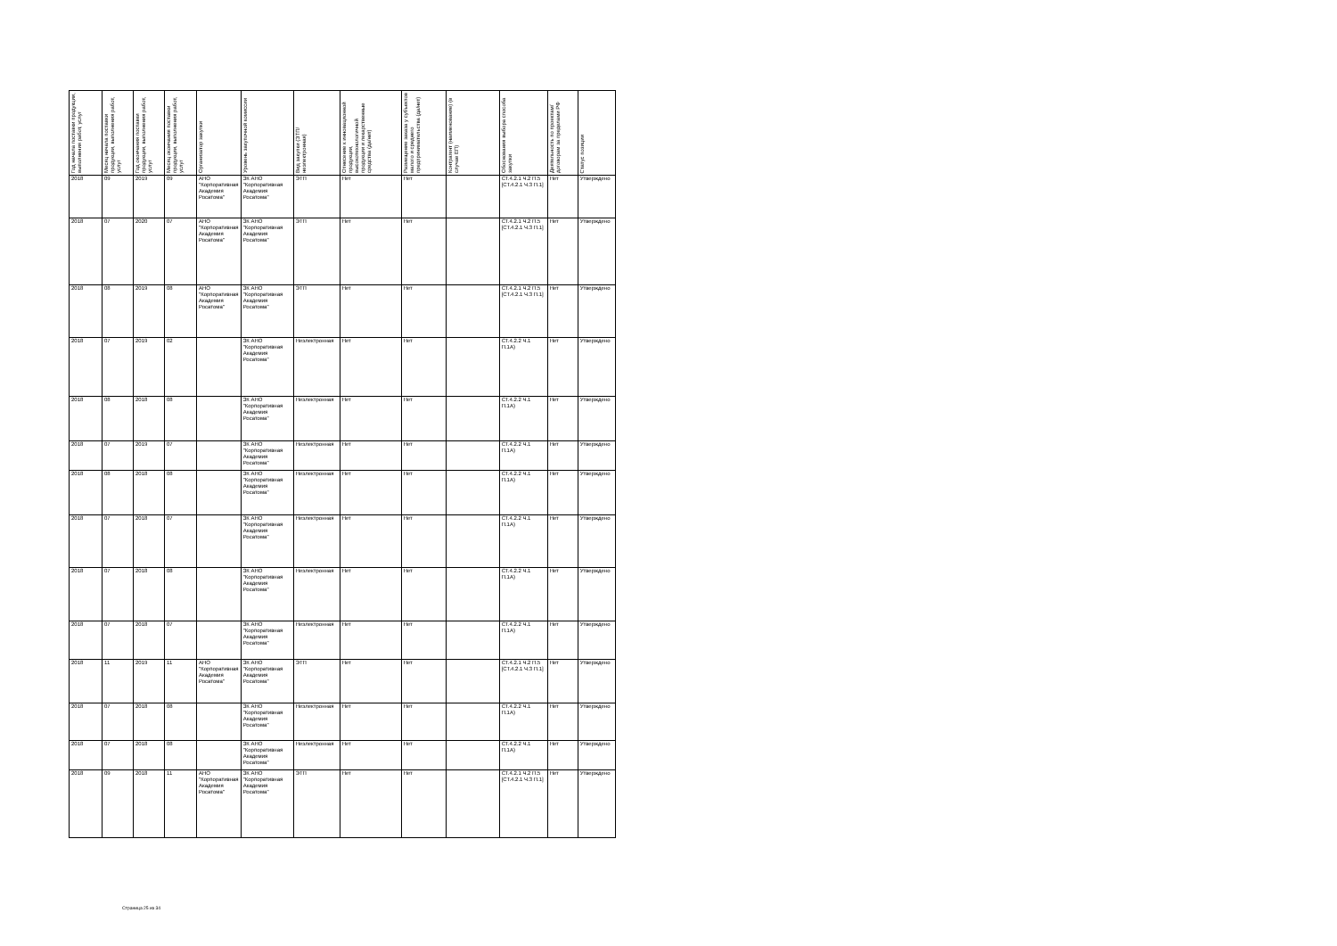| Год начала поставки продукции, выполнения работ, услуг | Месяц начала поставки продукции, выполнения работ, услуг | Год окончания поставки продукции, выполнения работ, услуг | Месяц окончания поставки продукции, выполнения работ, услуг | Организатор закупки | Уровень закупочной комиссии | Вид закупки (ЭТП/неэлектронная) | Отнесение к инновационной продукции, высокотехнологичной продукции и лекарственные средства (да/нет) | Размещение заказа у субъектов малого и среднего предпринимательства (да/нет) | Контрагент (наименование) (в случае ЕП) | Обоснования выбора способа закупки | Деятельность по проектам/договорам за пределами РФ | Статус позиции |
| --- | --- | --- | --- | --- | --- | --- | --- | --- | --- | --- | --- | --- |
| 2018 | 09 | 2019 | 09 | АНО "Корпоративная Академия Росатома" | ЗК АНО "Корпоративная Академия Росатома" | ЭТП | Нет | Нет | | СТ.4.2.1 Ч.2 П.5 [СТ.4.2.1 Ч.3 П.1] | Нет | Утверждено |
| 2018 | 07 | 2020 | 07 | АНО "Корпоративная Академия Росатома" | ЗК АНО "Корпоративная Академия Росатома" | ЭТП | Нет | Нет | | СТ.4.2.1 Ч.2 П.5 [СТ.4.2.1 Ч.3 П.1] | Нет | Утверждено |
| 2018 | 08 | 2019 | 08 | АНО "Корпоративная Академия Росатома" | ЗК АНО "Корпоративная Академия Росатома" | ЭТП | Нет | Нет | | СТ.4.2.1 Ч.2 П.5 [СТ.4.2.1 Ч.3 П.1] | Нет | Утверждено |
| 2018 | 07 | 2019 | 02 | | ЗК АНО "Корпоративная Академия Росатома" | Неэлектронная | Нет | Нет | | СТ.4.2.2 Ч.1 П.1А) | Нет | Утверждено |
| 2018 | 08 | 2018 | 08 | | ЗК АНО "Корпоративная Академия Росатома" | Неэлектронная | Нет | Нет | | СТ.4.2.2 Ч.1 П.1А) | Нет | Утверждено |
| 2018 | 07 | 2019 | 07 | | ЗК АНО "Корпоративная Академия Росатома" | Неэлектронная | Нет | Нет | | СТ.4.2.2 Ч.1 П.1А) | Нет | Утверждено |
| 2018 | 08 | 2018 | 08 | | ЗК АНО "Корпоративная Академия Росатома" | Неэлектронная | Нет | Нет | | СТ.4.2.2 Ч.1 П.1А) | Нет | Утверждено |
| 2018 | 07 | 2018 | 07 | | ЗК АНО "Корпоративная Академия Росатома" | Неэлектронная | Нет | Нет | | СТ.4.2.2 Ч.1 П.1А) | Нет | Утверждено |
| 2018 | 07 | 2018 | 08 | | ЗК АНО "Корпоративная Академия Росатома" | Неэлектронная | Нет | Нет | | СТ.4.2.2 Ч.1 П.1А) | Нет | Утверждено |
| 2018 | 07 | 2018 | 07 | | ЗК АНО "Корпоративная Академия Росатома" | Неэлектронная | Нет | Нет | | СТ.4.2.2 Ч.1 П.1А) | Нет | Утверждено |
| 2018 | 11 | 2019 | 11 | АНО "Корпоративная Академия Росатома" | ЗК АНО "Корпоративная Академия Росатома" | ЭТП | Нет | Нет | | СТ.4.2.1 Ч.2 П.5 [СТ.4.2.1 Ч.3 П.1] | Нет | Утверждено |
| 2018 | 07 | 2018 | 08 | | ЗК АНО "Корпоративная Академия Росатома" | Неэлектронная | Нет | Нет | | СТ.4.2.2 Ч.1 П.1А) | Нет | Утверждено |
| 2018 | 07 | 2018 | 08 | | ЗК АНО "Корпоративная Академия Росатома" | Неэлектронная | Нет | Нет | | СТ.4.2.2 Ч.1 П.1А) | Нет | Утверждено |
| 2018 | 09 | 2018 | 11 | АНО "Корпоративная Академия Росатома" | ЗК АНО "Корпоративная Академия Росатома" | ЭТП | Нет | Нет | | СТ.4.2.1 Ч.2 П.5 [СТ.4.2.1 Ч.3 П.1] | Нет | Утверждено |
Страница 25 из 34